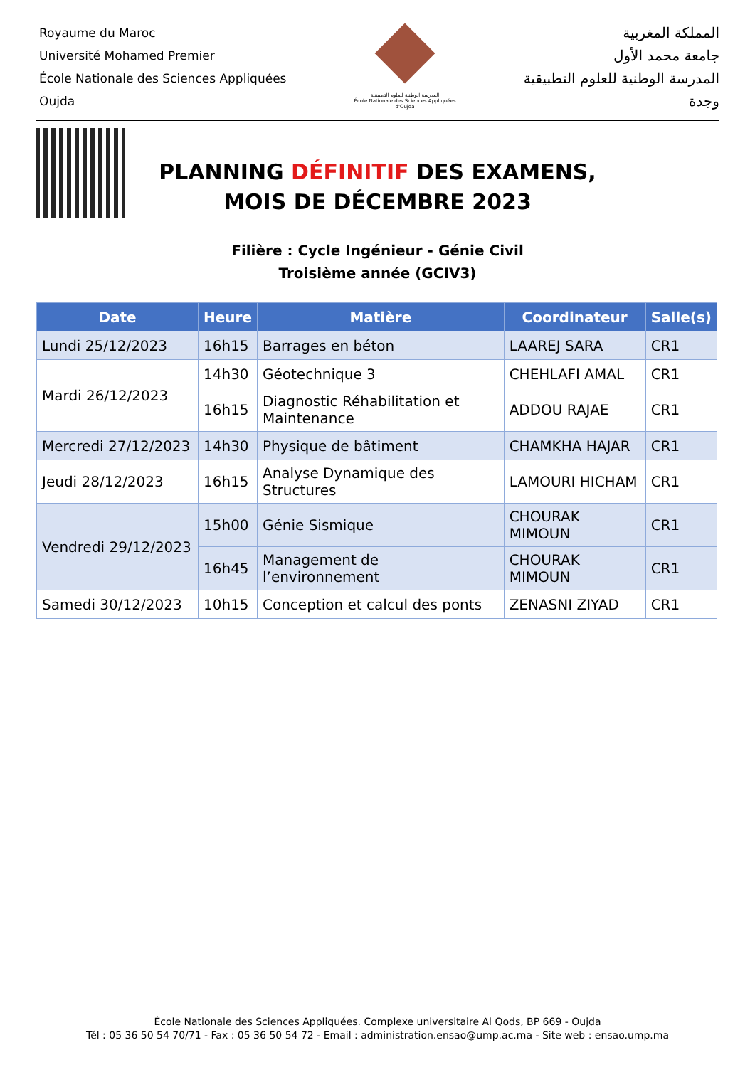Royaume du Maroc
Université Mohamed Premier
École Nationale des Sciences Appliquées
Oujda
المدرسة الوطنية للعلوم التطبيقية
École Nationale des Sciences Appliquées d'Oujda
المملكة المغربية
جامعة محمد الأول
المدرسة الوطنية للعلوم التطبيقية
وجدة
PLANNING DÉFINITIF DES EXAMENS,
MOIS DE DÉCEMBRE 2023
Filière : Cycle Ingénieur - Génie Civil
Troisième année (GCIV3)
| Date | Heure | Matière | Coordinateur | Salle(s) |
| --- | --- | --- | --- | --- |
| Lundi 25/12/2023 | 16h15 | Barrages en béton | LAAREJ SARA | CR1 |
| Mardi 26/12/2023 | 14h30 | Géotechnique 3 | CHEHLAFI AMAL | CR1 |
| | 16h15 | Diagnostic Réhabilitation et Maintenance | ADDOU RAJAE | CR1 |
| Mercredi 27/12/2023 | 14h30 | Physique de bâtiment | CHAMKHA HAJAR | CR1 |
| Jeudi 28/12/2023 | 16h15 | Analyse Dynamique des Structures | LAMOURI HICHAM | CR1 |
| Vendredi 29/12/2023 | 15h00 | Génie Sismique | CHOURAK MIMOUN | CR1 |
| | 16h45 | Management de l’environnement | CHOURAK MIMOUN | CR1 |
| Samedi 30/12/2023 | 10h15 | Conception et calcul des ponts | ZENASNI ZIYAD | CR1 |
École Nationale des Sciences Appliquées. Complexe universitaire Al Qods, BP 669 - Oujda
Tél : 05 36 50 54 70/71 - Fax : 05 36 50 54 72 - Email : administration.ensao@ump.ac.ma - Site web : ensao.ump.ma